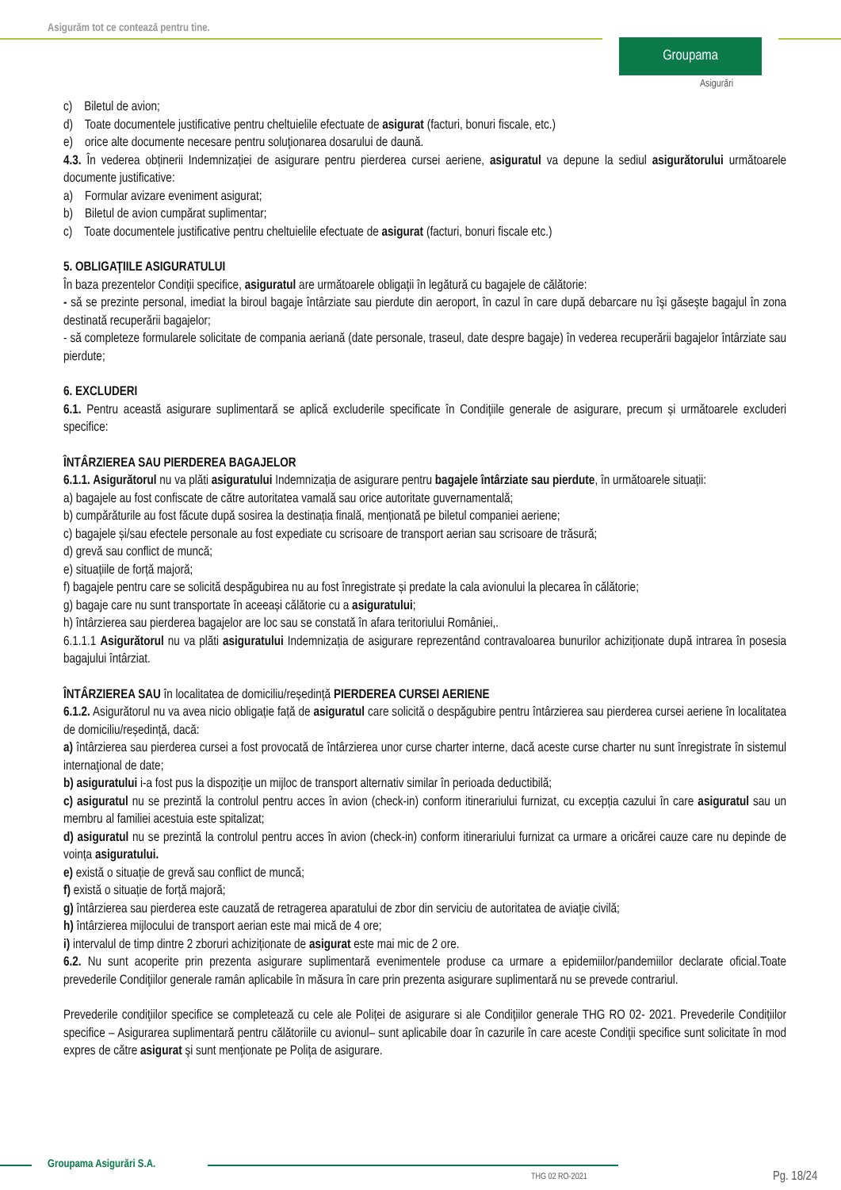Asigurăm tot ce contează pentru tine.
Groupama
Asigurări
c) Biletul de avion;
d) Toate documentele justificative pentru cheltuielile efectuate de asigurat (facturi, bonuri fiscale, etc.)
e) orice alte documente necesare pentru soluţionarea dosarului de daună.
4.3. În vederea obținerii Indemnizației de asigurare pentru pierderea cursei aeriene, asiguratul va depune la sediul asigurătorului următoarele documente justificative:
a) Formular avizare eveniment asigurat;
b) Biletul de avion cumpărat suplimentar;
c) Toate documentele justificative pentru cheltuielile efectuate de asigurat (facturi, bonuri fiscale etc.)
5. OBLIGAŢIILE ASIGURATULUI
În baza prezentelor Condiții specifice, asiguratul are următoarele obligaţii în legătură cu bagajele de călătorie:
- să se prezinte personal, imediat la biroul bagaje întârziate sau pierdute din aeroport, în cazul în care după debarcare nu îşi găseşte bagajul în zona destinată recuperării bagajelor;
- să completeze formularele solicitate de compania aeriană (date personale, traseul, date despre bagaje) în vederea recuperării bagajelor întârziate sau pierdute;
6. EXCLUDERI
6.1. Pentru această asigurare suplimentară se aplică excluderile specificate în Condiţiile generale de asigurare, precum și următoarele excluderi specifice:
ÎNTÂRZIEREA SAU PIERDEREA BAGAJELOR
6.1.1. Asigurătorul nu va plăti asiguratului Indemnizația de asigurare pentru bagajele întârziate sau pierdute, în următoarele situații:
a) bagajele au fost confiscate de către autoritatea vamală sau orice autoritate guvernamentală;
b) cumpărăturile au fost făcute după sosirea la destinația finală, menționată pe biletul companiei aeriene;
c) bagajele și/sau efectele personale au fost expediate cu scrisoare de transport aerian sau scrisoare de trăsură;
d) grevă sau conflict de muncă;
e) situațiile de forță majoră;
f) bagajele pentru care se solicită despăgubirea nu au fost înregistrate și predate la cala avionului la plecarea în călătorie;
g) bagaje care nu sunt transportate în aceeași călătorie cu a asiguratului;
h) întârzierea sau pierderea bagajelor are loc sau se constată în afara teritoriului României,.
6.1.1.1 Asigurătorul nu va plăti asiguratului Indemnizația de asigurare reprezentând contravaloarea bunurilor achiziționate după intrarea în posesia bagajului întârziat.
ÎNTÂRZIEREA SAU în localitatea de domiciliu/reședință PIERDEREA CURSEI AERIENE
6.1.2. Asigurătorul nu va avea nicio obligație față de asiguratul care solicită o despăgubire pentru întârzierea sau pierderea cursei aeriene în localitatea de domiciliu/reședință, dacă:
a) întârzierea sau pierderea cursei a fost provocată de întârzierea unor curse charter interne, dacă aceste curse charter nu sunt înregistrate în sistemul internaţional de date;
b) asiguratului i-a fost pus la dispoziţie un mijloc de transport alternativ similar în perioada deductibilă;
c) asiguratul nu se prezintă la controlul pentru acces în avion (check-in) conform itinerariului furnizat, cu excepția cazului în care asiguratul sau un membru al familiei acestuia este spitalizat;
d) asiguratul nu se prezintă la controlul pentru acces în avion (check-in) conform itinerariului furnizat ca urmare a oricărei cauze care nu depinde de voința asiguratului.
e) există o situație de grevă sau conflict de muncă;
f) există o situație de forță majoră;
g) întârzierea sau pierderea este cauzată de retragerea aparatului de zbor din serviciu de autoritatea de aviaţie civilă;
h) întârzierea mijlocului de transport aerian este mai mică de 4 ore;
i) intervalul de timp dintre 2 zboruri achiziționate de asigurat este mai mic de 2 ore.
6.2. Nu sunt acoperite prin prezenta asigurare suplimentară evenimentele produse ca urmare a epidemiilor/pandemiilor declarate oficial.Toate prevederile Condiţiilor generale ramân aplicabile în măsura în care prin prezenta asigurare suplimentară nu se prevede contrariul.
Prevederile condiţiilor specifice se completează cu cele ale Poliței de asigurare si ale Condiţiilor generale THG RO 02- 2021. Prevederile Condițiilor specifice – Asigurarea suplimentară pentru călătoriile cu avionul– sunt aplicabile doar în cazurile în care aceste Condiţii specifice sunt solicitate în mod expres de către asigurat şi sunt menţionate pe Poliţa de asigurare.
Groupama Asigurări S.A.
THG 02 RO-2021 Pg. 18/24